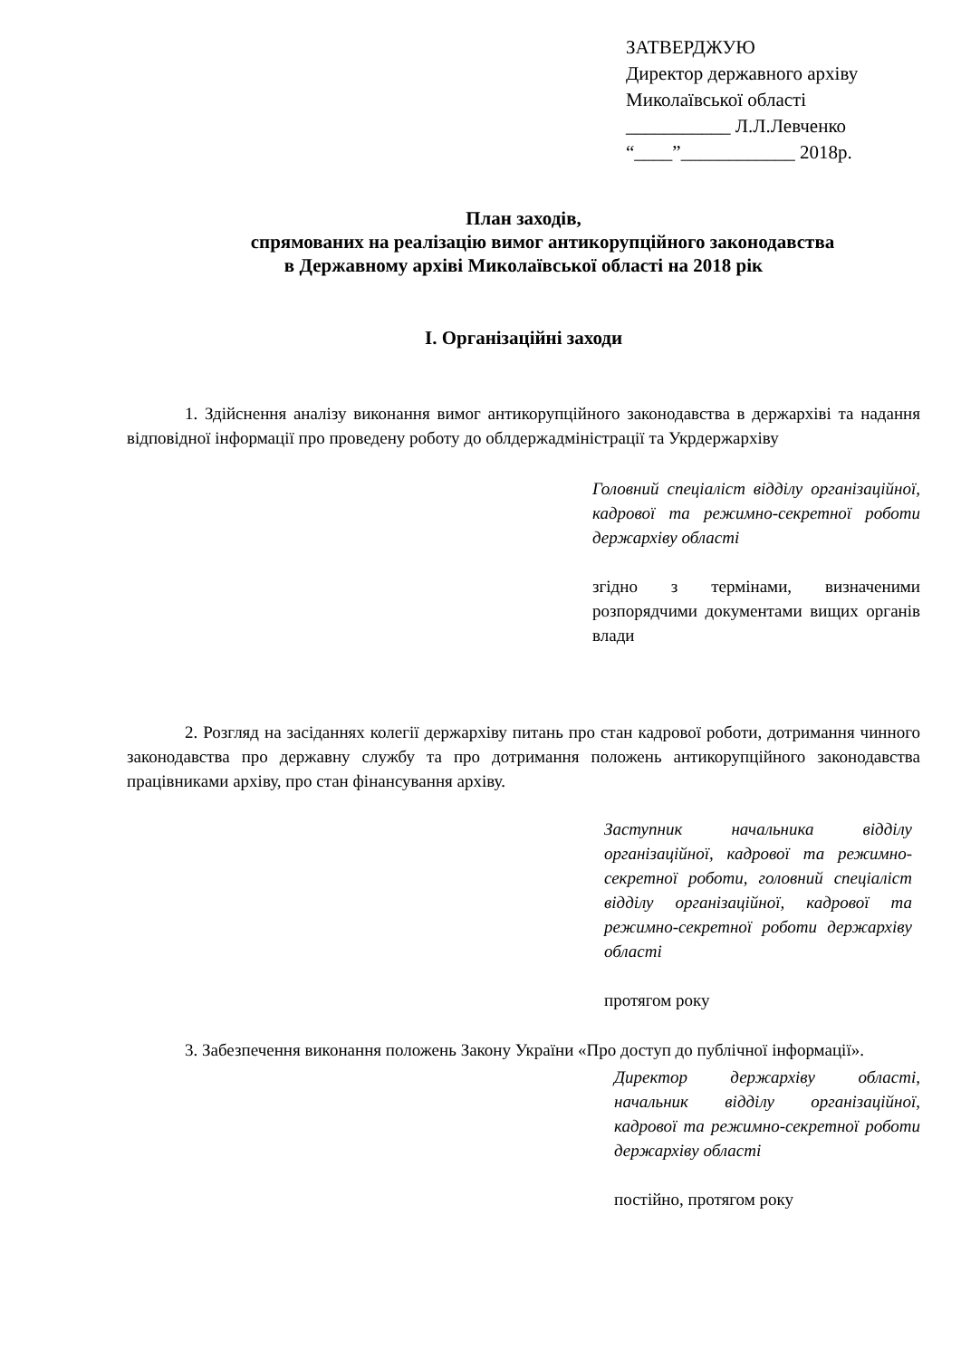ЗАТВЕРДЖУЮ
Директор державного архіву
Миколаївської області
___________ Л.Л.Левченко
“____”____________ 2018р.
План заходів,
спрямованих на реалізацію вимог антикорупційного законодавства
в Державному архіві Миколаївської області на 2018 рік
І. Організаційні заходи
1. Здійснення аналізу виконання вимог антикорупційного законодавства в держархіві та надання відповідної інформації про проведену роботу до облдержадміністрації та Укрдержархіву
Головний спеціаліст відділу організаційної, кадрової та режимно-секретної роботи держархіву області
згідно з термінами, визначеними розпорядчими документами вищих органів влади
2. Розгляд на засіданнях колегії держархіву питань про стан кадрової роботи, дотримання чинного законодавства про державну службу та про дотримання положень антикорупційного законодавства працівниками архіву, про стан фінансування архіву.
Заступник начальника відділу організаційної, кадрової та режимно-секретної роботи, головний спеціаліст відділу організаційної, кадрової та режимно-секретної роботи держархіву області
протягом року
3. Забезпечення виконання положень Закону України «Про доступ до публічної інформації».
Директор держархіву області, начальник відділу організаційної, кадрової та режимно-секретної роботи держархіву області
постійно, протягом року